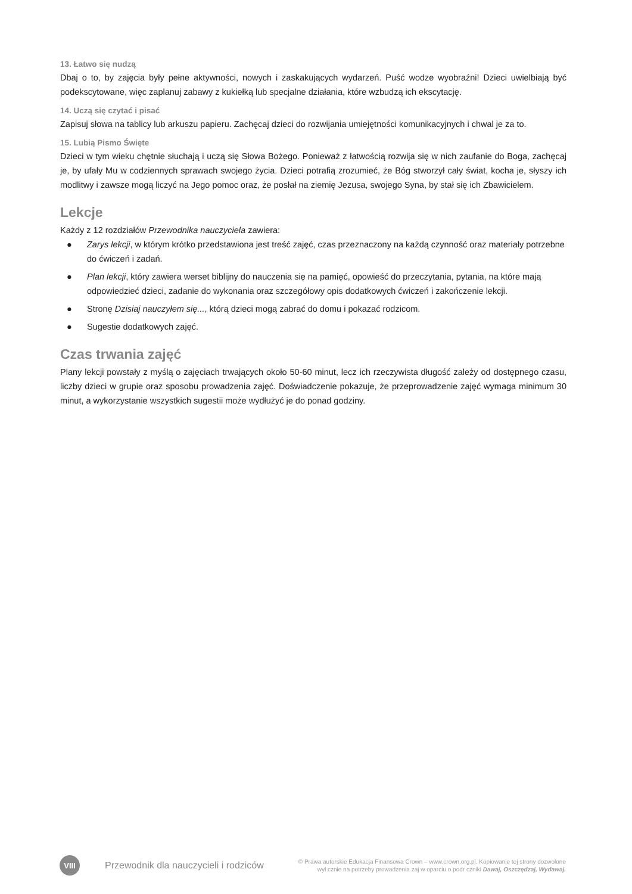13. Łatwo się nudzą
Dbaj o to, by zajęcia były pełne aktywności, nowych i zaskakujących wydarzeń. Puść wodze wyobraźni! Dzieci uwielbiają być podekscytowane, więc zaplanuj zabawy z kukiełką lub specjalne działania, które wzbudzą ich ekscytację.
14. Uczą się czytać i pisać
Zapisuj słowa na tablicy lub arkuszu papieru. Zachęcaj dzieci do rozwijania umiejętności komunikacyjnych i chwal je za to.
15. Lubią Pismo Święte
Dzieci w tym wieku chętnie słuchają i uczą się Słowa Bożego. Ponieważ z łatwością rozwija się w nich zaufanie do Boga, zachęcaj je, by ufały Mu w codziennych sprawach swojego życia. Dzieci potrafią zrozumieć, że Bóg stworzył cały świat, kocha je, słyszy ich modlitwy i zawsze mogą liczyć na Jego pomoc oraz, że posłał na ziemię Jezusa, swojego Syna, by stał się ich Zbawicielem.
Lekcje
Każdy z 12 rozdziałów Przewodnika nauczyciela zawiera:
● Zarys lekcji, w którym krótko przedstawiona jest treść zajęć, czas przeznaczony na każdą czynność oraz materiały potrzebne do ćwiczeń i zadań.
● Plan lekcji, który zawiera werset biblijny do nauczenia się na pamięć, opowieść do przeczytania, pytania, na które mają odpowiedzieć dzieci, zadanie do wykonania oraz szczegółowy opis dodatkowych ćwiczeń i zakończenie lekcji.
● Stronę Dzisiaj nauczyłem się..., którą dzieci mogą zabrać do domu i pokazać rodzicom.
● Sugestie dodatkowych zajęć.
Czas trwania zajęć
Plany lekcji powstały z myślą o zajęciach trwających około 50-60 minut, lecz ich rzeczywista długość zależy od dostępnego czasu, liczby dzieci w grupie oraz sposobu prowadzenia zajęć. Doświadczenie pokazuje, że przeprowadzenie zajęć wymaga minimum 30 minut, a wykorzystanie wszystkich sugestii może wydłużyć je do ponad godziny.
VIII
Przewodnik dla nauczycieli i rodziców
© Prawa autorskie Edukacja Finansowa Crown – www.crown.org.pl. Kopiowanie tej strony dozwolone
wył cznie na potrzeby prowadzenia zaj w oparciu o podr czniki Dawaj, Oszczędzaj, Wydawaj.